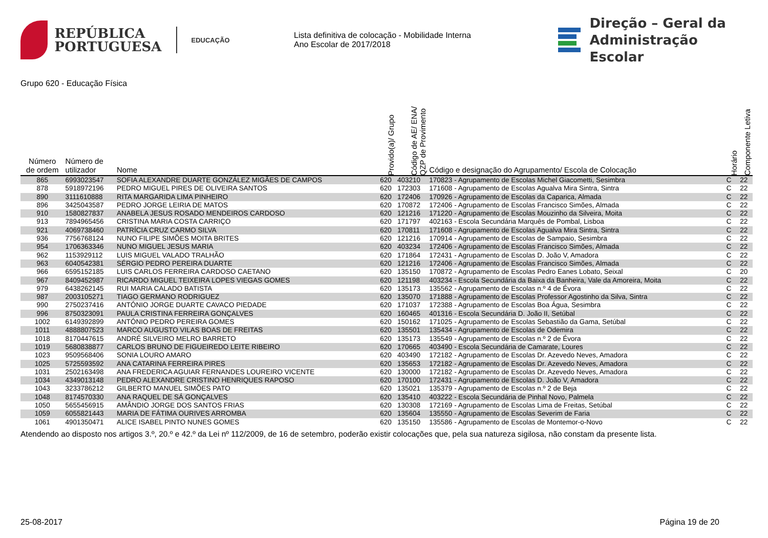REPÚBLICA
PORTUGUESA
EDUCAÇÃO
Lista definitiva de colocação - Mobilidade Interna
Ano Escolar de 2017/2018
Direção – Geral da
Administração Escolar
Grupo 620 - Educação Física
| Número de ordem | Número de utilizador | Nome | Provido(a)/ Grupo | Código de AE/ ENA/ QZP de Provimento | Código e designação do Agrupamento/ Escola de Colocação | Horário | Componente Letiva |
| --- | --- | --- | --- | --- | --- | --- | --- |
| 865 | 6993023547 | SOFIA ALEXANDRE DUARTE GONZÁLEZ MIGÃES DE CAMPOS | 620 | 403210 | 170823 - Agrupamento de Escolas Michel Giacometti, Sesimbra | C | 22 |
| 878 | 5918972196 | PEDRO MIGUEL PIRES DE OLIVEIRA SANTOS | 620 | 172303 | 171608 - Agrupamento de Escolas Agualva Mira Sintra, Sintra | C | 22 |
| 890 | 3111610888 | RITA MARGARIDA LIMA PINHEIRO | 620 | 172406 | 170926 - Agrupamento de Escolas da Caparica, Almada | C | 22 |
| 896 | 3425043587 | PEDRO JORGE LEIRIA DE MATOS | 620 | 170872 | 172406 - Agrupamento de Escolas Francisco Simões, Almada | C | 22 |
| 910 | 1580827837 | ANABELA JESUS ROSADO MENDEIROS CARDOSO | 620 | 121216 | 171220 - Agrupamento de Escolas Mouzinho da Silveira, Moita | C | 22 |
| 913 | 7894965456 | CRISTINA MARIA COSTA CARRIÇO | 620 | 171797 | 402163 - Escola Secundária Marquês de Pombal, Lisboa | C | 22 |
| 921 | 4069738460 | PATRÍCIA CRUZ CARMO SILVA | 620 | 170811 | 171608 - Agrupamento de Escolas Agualva Mira Sintra, Sintra | C | 22 |
| 936 | 7756768124 | NUNO FILIPE SIMÕES MOITA BRITES | 620 | 121216 | 170914 - Agrupamento de Escolas de Sampaio, Sesimbra | C | 22 |
| 954 | 1706363346 | NUNO MIGUEL JESUS MARIA | 620 | 403234 | 172406 - Agrupamento de Escolas Francisco Simões, Almada | C | 22 |
| 962 | 1153929112 | LUIS MIGUEL VALADO TRALHÃO | 620 | 171864 | 172431 - Agrupamento de Escolas D. João V, Amadora | C | 22 |
| 963 | 6040542381 | SÉRGIO PEDRO PEREIRA DUARTE | 620 | 121216 | 172406 - Agrupamento de Escolas Francisco Simões, Almada | C | 22 |
| 966 | 6595152185 | LUIS CARLOS FERREIRA CARDOSO CAETANO | 620 | 135150 | 170872 - Agrupamento de Escolas Pedro Eanes Lobato, Seixal | C | 20 |
| 967 | 8409452987 | RICARDO MIGUEL TEIXEIRA LOPES VIEGAS GOMES | 620 | 121198 | 403234 - Escola Secundária da Baixa da Banheira, Vale da Amoreira, Moita | C | 22 |
| 979 | 6438262145 | RUI MARIA CALADO BATISTA | 620 | 135173 | 135562 - Agrupamento de Escolas n.º 4 de Évora | C | 22 |
| 987 | 2003105271 | TIAGO GERMANO RODRIGUEZ | 620 | 135070 | 171888 - Agrupamento de Escolas Professor Agostinho da Silva, Sintra | C | 22 |
| 990 | 2750237416 | ANTÓNIO JORGE DUARTE CAVACO PIEDADE | 620 | 171037 | 172388 - Agrupamento de Escolas Boa Água, Sesimbra | C | 22 |
| 996 | 8750323091 | PAULA CRISTINA FERREIRA GONÇALVES | 620 | 160465 | 401316 - Escola Secundária D. João II, Setúbal | C | 22 |
| 1002 | 6149392899 | ANTÓNIO PEDRO PEREIRA GOMES | 620 | 150162 | 171025 - Agrupamento de Escolas Sebastião da Gama, Setúbal | C | 22 |
| 1011 | 4888807523 | MARCO AUGUSTO VILAS BOAS DE FREITAS | 620 | 135501 | 135434 - Agrupamento de Escolas de Odemira | C | 22 |
| 1018 | 8170447615 | ANDRÉ SILVEIRO MELRO BARRETO | 620 | 135173 | 135549 - Agrupamento de Escolas n.º 2 de Évora | C | 22 |
| 1019 | 5680838877 | CARLOS BRUNO DE FIGUEIREDO LEITE RIBEIRO | 620 | 170665 | 403490 - Escola Secundária de Camarate, Loures | C | 22 |
| 1023 | 9509568406 | SONIA LOURO AMARO | 620 | 403490 | 172182 - Agrupamento de Escolas Dr. Azevedo Neves, Amadora | C | 22 |
| 1025 | 5725593592 | ANA CATARINA FERREIRA PIRES | 620 | 135653 | 172182 - Agrupamento de Escolas Dr. Azevedo Neves, Amadora | C | 22 |
| 1031 | 2502163498 | ANA FREDERICA AGUIAR FERNANDES LOUREIRO VICENTE | 620 | 130000 | 172182 - Agrupamento de Escolas Dr. Azevedo Neves, Amadora | C | 22 |
| 1034 | 4349013148 | PEDRO ALEXANDRE CRISTINO HENRIQUES RAPOSO | 620 | 170100 | 172431 - Agrupamento de Escolas D. João V, Amadora | C | 22 |
| 1043 | 3233786212 | GILBERTO MANUEL SIMÕES PATO | 620 | 135021 | 135379 - Agrupamento de Escolas n.º 2 de Beja | C | 22 |
| 1048 | 8174570330 | ANA RAQUEL DE SÁ GONÇALVES | 620 | 135410 | 403222 - Escola Secundária de Pinhal Novo, Palmela | C | 22 |
| 1050 | 5655456915 | AMÂNDIO JORGE DOS SANTOS FRIAS | 620 | 130308 | 172169 - Agrupamento de Escolas Lima de Freitas, Setúbal | C | 22 |
| 1059 | 6055821443 | MARIA DE FÁTIMA OURIVES ARROMBA | 620 | 135604 | 135550 - Agrupamento de Escolas Severim de Faria | C | 22 |
| 1061 | 4901350471 | ALICE ISABEL PINTO NUNES GOMES | 620 | 135150 | 135586 - Agrupamento de Escolas de Montemor-o-Novo | C | 22 |
Atendendo ao disposto nos artigos 3.º, 20.º e 42.º da Lei nº 112/2009, de 16 de setembro, poderão existir colocações que, pela sua natureza sigilosa, não constam da presente lista.
25-08-2017 Página 19 de 20